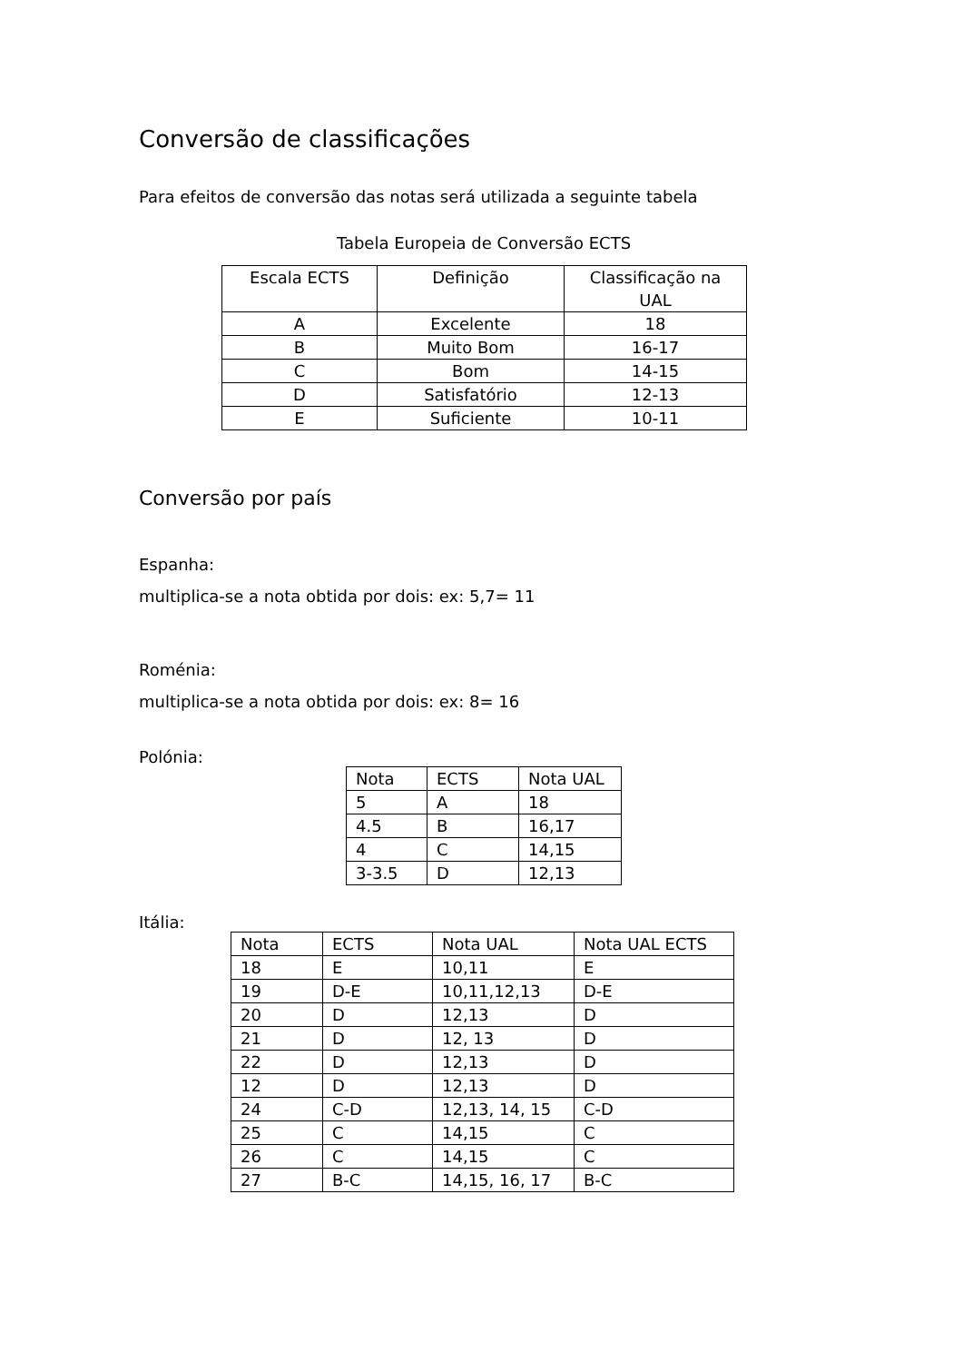Conversão de classificações
Para efeitos de conversão das notas será utilizada a seguinte tabela
Tabela Europeia de Conversão ECTS
| Escala ECTS | Definição | Classificação na UAL |
| --- | --- | --- |
| A | Excelente | 18 |
| B | Muito Bom | 16-17 |
| C | Bom | 14-15 |
| D | Satisfatório | 12-13 |
| E | Suficiente | 10-11 |
Conversão por país
Espanha:
multiplica-se a nota obtida por dois: ex: 5,7= 11
Roménia:
multiplica-se a nota obtida por dois: ex: 8= 16
Polónia:
| Nota | ECTS | Nota UAL |
| --- | --- | --- |
| 5 | A | 18 |
| 4.5 | B | 16,17 |
| 4 | C | 14,15 |
| 3-3.5 | D | 12,13 |
Itália:
| Nota | ECTS | Nota UAL | Nota UAL ECTS |
| --- | --- | --- | --- |
| 18 | E | 10,11 | E |
| 19 | D-E | 10,11,12,13 | D-E |
| 20 | D | 12,13 | D |
| 21 | D | 12, 13 | D |
| 22 | D | 12,13 | D |
| 12 | D | 12,13 | D |
| 24 | C-D | 12,13, 14, 15 | C-D |
| 25 | C | 14,15 | C |
| 26 | C | 14,15 | C |
| 27 | B-C | 14,15, 16, 17 | B-C |